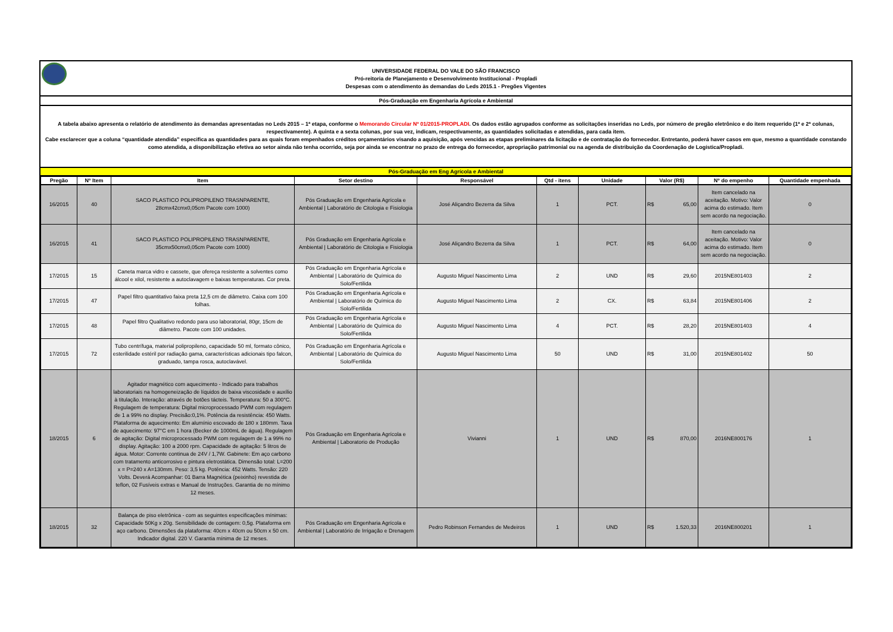UNIVERSIDADE FEDERAL DO VALE DO SÃO FRANCISCO
Pró-reitoria de Planejamento e Desenvolvimento Institucional - Propladi
Despesas com o atendimento às demandas do Leds 2015.1 - Pregões Vigentes
Pós-Graduação em Engenharia Agrícola e Ambiental
A tabela abaixo apresenta o relatório de atendimento às demandas apresentadas no Leds 2015 – 1ª etapa, conforme o Memorando Circular Nº 01/2015-PROPLADI. Os dados estão agrupados conforme as solicitações inseridas no Leds, por número de pregão eletrônico e do item requerido (1ª e 2ª colunas, respectivamente). A quinta e a sexta colunas, por sua vez, indicam, respectivamente, as quantidades solicitadas e atendidas, para cada item.
Cabe esclarecer que a coluna “quantidade atendida” especifica as quantidades para as quais foram empenhados créditos orçamentários visando a aquisição, após vencidas as etapas preliminares da licitação e de contratação do fornecedor. Entretanto, poderá haver casos em que, mesmo a quantidade constando como atendida, a disponibilização efetiva ao setor ainda não tenha ocorrido, seja por ainda se encontrar no prazo de entrega do fornecedor, apropriação patrimonial ou na agenda de distribuição da Coordenação de Logística/Propladi.
Pós-Graduação em Eng Agrícola e Ambiental
| Pregão | Nº Item | Item | Setor destino | Responsável | Qtd - itens | Unidade | Valor (R$) | Nº do empenho | Quantidade empenhada |
| --- | --- | --- | --- | --- | --- | --- | --- | --- | --- |
| 16/2015 | 40 | SACO PLASTICO POLIPROPILENO TRASNPARENTE, 28cmx42cmx0,05cm Pacote com 1000) | Pós Graduação em Engenharia Agrícola e Ambiental / Laboratório de Citologia e Fisiologia | José Aliçandro Bezerra da Silva | 1 | PCT. | R$ 65,00 | Item cancelado na aceitação. Motivo: Valor acima do estimado. Item sem acordo na negociação. | 0 |
| 16/2015 | 41 | SACO PLASTICO POLIPROPILENO TRASNPARENTE, 35cmx50cmx0,05cm Pacote com 1000) | Pós Graduação em Engenharia Agrícola e Ambiental / Laboratório de Citologia e Fisiologia | José Aliçandro Bezerra da Silva | 1 | PCT. | R$ 64,00 | Item cancelado na aceitação. Motivo: Valor acima do estimado. Item sem acordo na negociação. | 0 |
| 17/2015 | 15 | Caneta marca vidro e cassete, que ofereça resistente a solventes como álcool e xilol, resistente a autoclavagem e baixas temperaturas. Cor preta. | Pós Graduação em Engenharia Agrícola e Ambiental / Laboratório de Química do Solo/Fertilida | Augusto Miguel Nascimento Lima | 2 | UND | R$ 29,60 | 2015NE801403 | 2 |
| 17/2015 | 47 | Papel filtro quantitativo faixa preta 12,5 cm de diâmetro. Caixa com 100 folhas. | Pós Graduação em Engenharia Agrícola e Ambiental / Laboratório de Química do Solo/Fertilida | Augusto Miguel Nascimento Lima | 2 | CX. | R$ 63,84 | 2015NE801406 | 2 |
| 17/2015 | 48 | Papel filtro Qualitativo redondo para uso laboratorial, 80gr, 15cm de diâmetro. Pacote com 100 unidades. | Pós Graduação em Engenharia Agrícola e Ambiental / Laboratório de Química do Solo/Fertilida | Augusto Miguel Nascimento Lima | 4 | PCT. | R$ 28,20 | 2015NE801403 | 4 |
| 17/2015 | 72 | Tubo centrífuga, material polipropileno, capacidade 50 ml, formato cônico, esterilidade estéril por radiação gama, características adicionais tipo falcon, graduado, tampa rosca, autoclavável. | Pós Graduação em Engenharia Agrícola e Ambiental / Laboratório de Química do Solo/Fertilida | Augusto Miguel Nascimento Lima | 50 | UND | R$ 31,00 | 2015NE801402 | 50 |
| 18/2015 | 6 | Agitador magnético com aquecimento - Indicado para trabalhos laboratoriais na homogeneização de líquidos de baixa viscosidade e auxílio à titulação. Interação: através de botões tácteis. Temperatura: 50 a 300°C. Regulagem de temperatura: Digital microprocessado PWM com regulagem de 1 a 99% no display. Precisão:0,1%. Potência da resistência: 450 Watts. Plataforma de aquecimento: Em alumínio escovado de 180 x 180mm. Taxa de aquecimento: 97°C em 1 hora (Becker de 1000mL de água). Regulagem de agitação: Digital microprocessado PWM com regulagem de 1 a 99% no display. Agitação: 100 a 2000 rpm. Capacidade de agitação: 5 litros de água. Motor: Corrente continua de 24V / 1,7W. Gabinete: Em aço carbono com tratamento anticorrosivo e pintura eletrostática. Dimensão total: L=200 x = P=240 x A=130mm. Peso: 3,5 kg. Potência: 452 Watts. Tensão: 220 Volts. Deverá Acompanhar: 01 Barra Magnética (peixinho) revestida de teflon, 02 Fusíveis extras e Manual de Instruções. Garantia de no mínimo 12 meses. | Pós Graduação em Engenharia Agrícola e Ambiental / Laboratorio de Produção | Vivianni | 1 | UND | R$ 870,00 | 2016NE800176 | 1 |
| 18/2015 | 32 | Balança de piso eletrônica - com as seguintes especificações mínimas: Capacidade 50Kg x 20g. Sensibilidade de contagem: 0,5g. Plataforma em aço carbono. Dimensões da plataforma: 40cm x 40cm ou 50cm x 50 cm. Indicador digital. 220 V. Garantia mínima de 12 meses. | Pós Graduação em Engenharia Agrícola e Ambiental / Laboratório de Irrigação e Drenagem | Pedro Robinson Fernandes de Medeiros | 1 | UND | R$ 1.520,33 | 2016NE800201 | 1 |